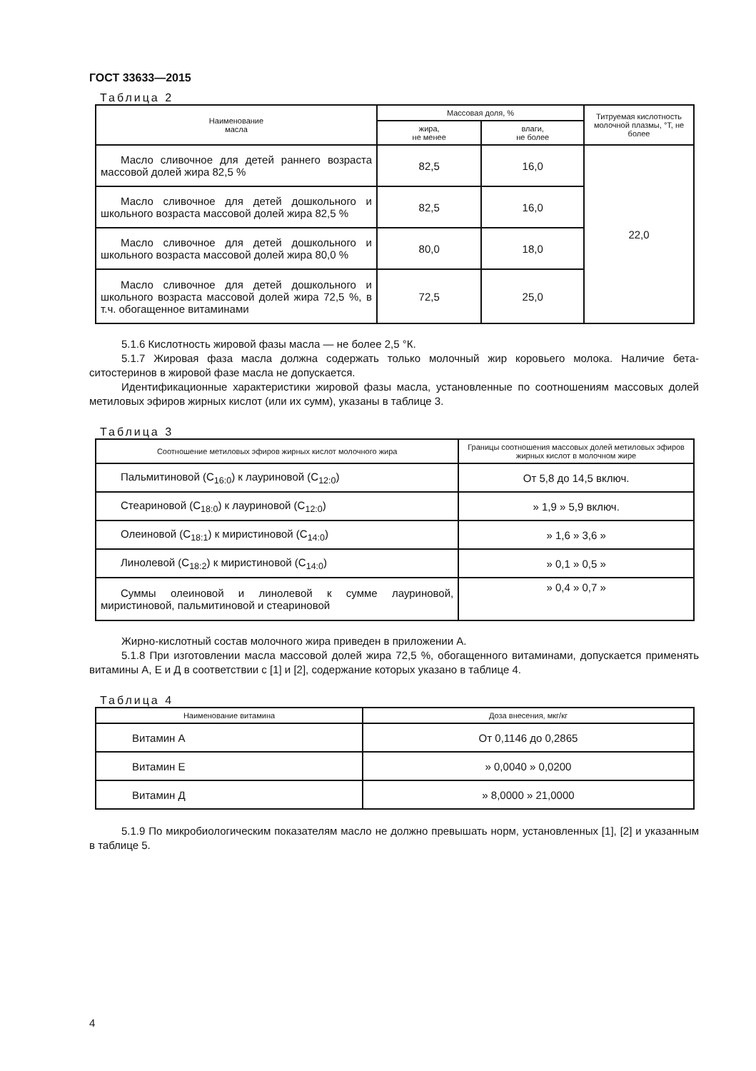ГОСТ 33633—2015
Таблица 2
| Наименование масла | Массовая доля, % | | Титруемая кислотность молочной плазмы, °Т, не более |
| --- | --- | --- | --- |
| | жира, не менее | влаги, не более | |
| Масло сливочное для детей раннего возраста массовой долей жира 82,5 % | 82,5 | 16,0 | 22,0 |
| Масло сливочное для детей дошкольного и школьного возраста массовой долей жира 82,5 % | 82,5 | 16,0 | |
| Масло сливочное для детей дошкольного и школьного возраста массовой долей жира 80,0 % | 80,0 | 18,0 | |
| Масло сливочное для детей дошкольного и школьного возраста массовой долей жира 72,5 %, в т.ч. обогащенное витаминами | 72,5 | 25,0 | |
5.1.6 Кислотность жировой фазы масла — не более 2,5 °К.
5.1.7 Жировая фаза масла должна содержать только молочный жир коровьего молока. Наличие бета-ситостеринов в жировой фазе масла не допускается.
Идентификационные характеристики жировой фазы масла, установленные по соотношениям массовых долей метиловых эфиров жирных кислот (или их сумм), указаны в таблице 3.
Таблица 3
| Соотношение метиловых эфиров жирных кислот молочного жира | Границы соотношения массовых долей метиловых эфиров жирных кислот в молочном жире |
| --- | --- |
| Пальмитиновой (C<sub>16:0</sub>) к лауриновой (C<sub>12:0</sub>) | От 5,8 до 14,5 включ. |
| Стеариновой (C<sub>18:0</sub>) к лауриновой (C<sub>12:0</sub>) | » 1,9 » 5,9 включ. |
| Олеиновой (C<sub>18:1</sub>) к миристиновой (C<sub>14:0</sub>) | » 1,6 » 3,6 » |
| Линолевой (C<sub>18:2</sub>) к миристиновой (C<sub>14:0</sub>) | » 0,1 » 0,5 » |
| Суммы олеиновой и линолевой к сумме лауриновой, миристиновой, пальмитиновой и стеариновой | » 0,4 » 0,7 » |
Жирно-кислотный состав молочного жира приведен в приложении А.
5.1.8 При изготовлении масла массовой долей жира 72,5 %, обогащенного витаминами, допускается применять витамины А, Е и Д в соответствии с [1] и [2], содержание которых указано в таблице 4.
Таблица 4
| Наименование витамина | Доза внесения, мкг/кг |
| --- | --- |
| Витамин А | От 0,1146 до 0,2865 |
| Витамин Е | » 0,0040 » 0,0200 |
| Витамин Д | » 8,0000 » 21,0000 |
5.1.9 По микробиологическим показателям масло не должно превышать норм, установленных [1], [2] и указанным в таблице 5.
4